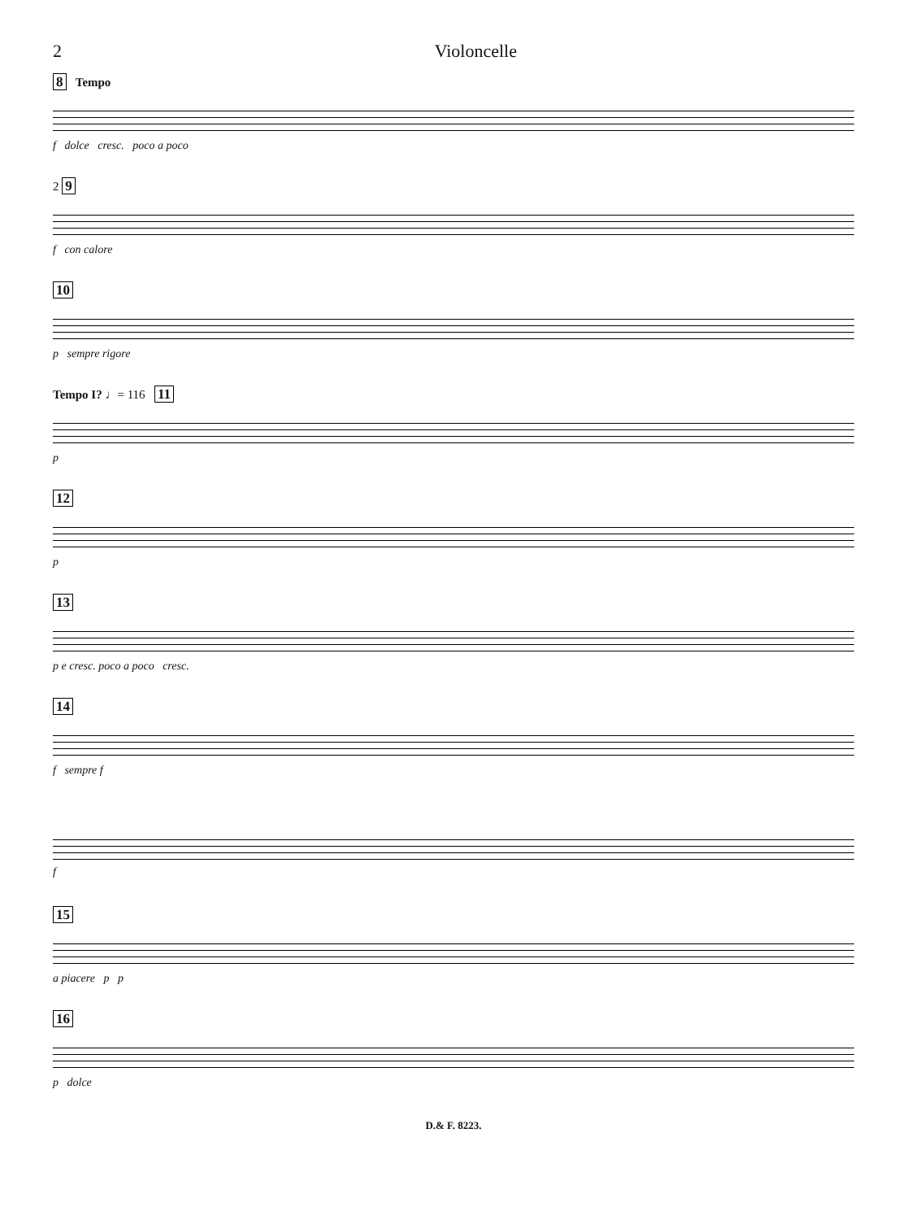2 Violoncelle
8 Tempo
f dolce cresc. poco a poco
2 9
f con calore
10
p sempre rigore
Tempo I? ♩= 116 11
p
12
p
13
p e cresc. poco a poco cresc.
14
f sempre f
f
15
a piacere p p
16
p dolce
D.& F. 8223.